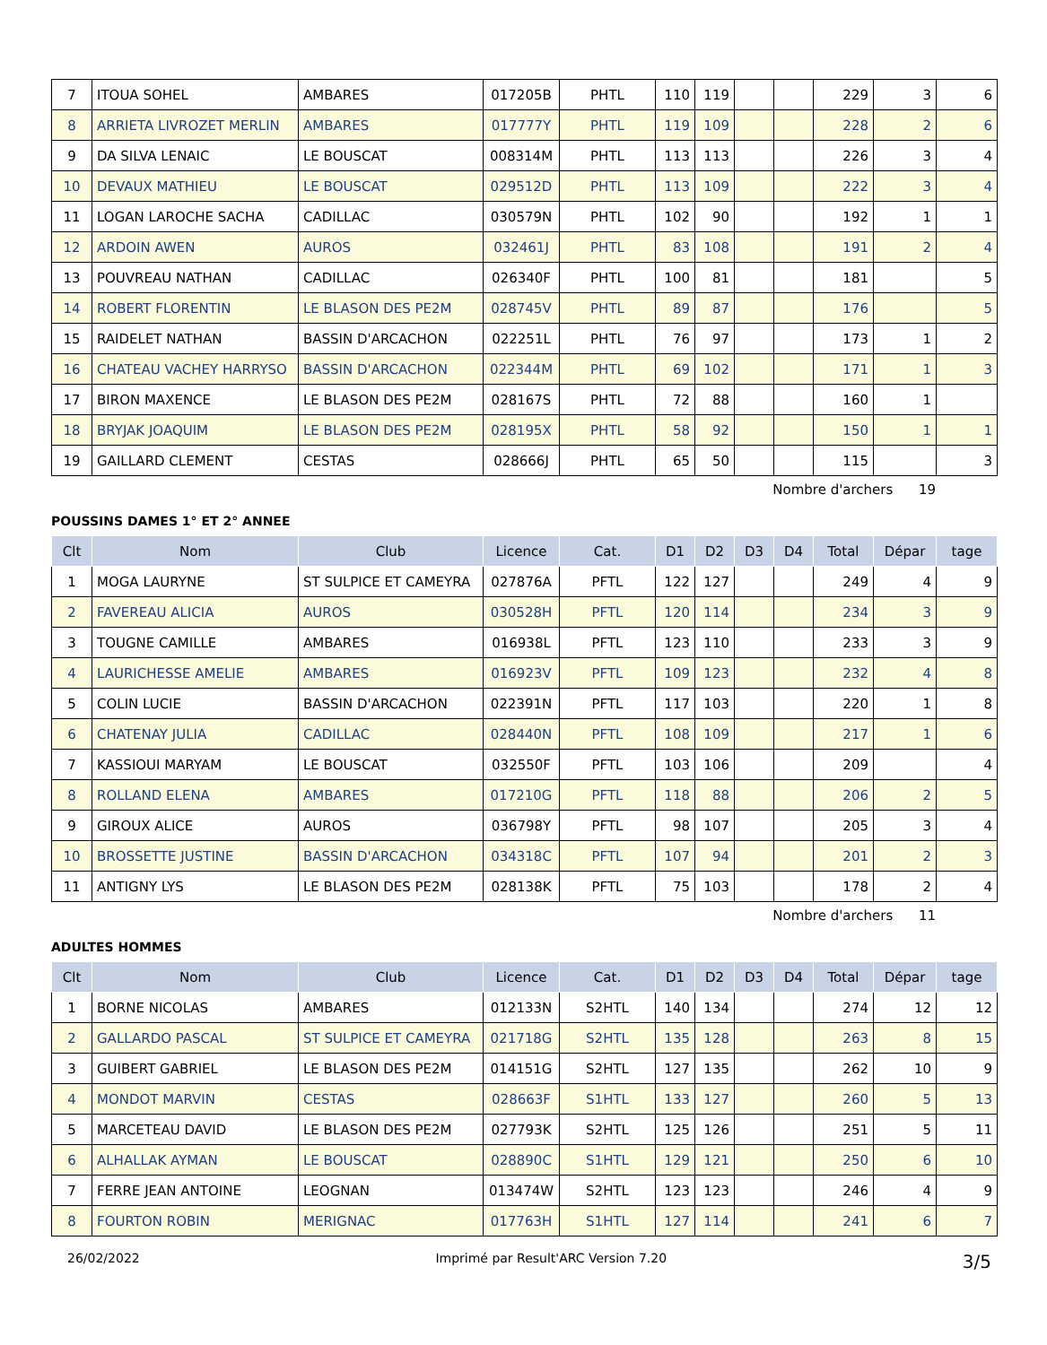| 7 | ITOUA SOHEL | AMBARES | 017205B | PHTL | 110 | 119 | | | 229 | 3 | 6 |
| 8 | ARRIETA LIVROZET MERLIN | AMBARES | 017777Y | PHTL | 119 | 109 | | | 228 | 2 | 6 |
| 9 | DA SILVA LENAIC | LE BOUSCAT | 008314M | PHTL | 113 | 113 | | | 226 | 3 | 4 |
| 10 | DEVAUX MATHIEU | LE BOUSCAT | 029512D | PHTL | 113 | 109 | | | 222 | 3 | 4 |
| 11 | LOGAN LAROCHE SACHA | CADILLAC | 030579N | PHTL | 102 | 90 | | | 192 | 1 | 1 |
| 12 | ARDOIN AWEN | AUROS | 032461J | PHTL | 83 | 108 | | | 191 | 2 | 4 |
| 13 | POUVREAU NATHAN | CADILLAC | 026340F | PHTL | 100 | 81 | | | 181 | | 5 |
| 14 | ROBERT FLORENTIN | LE BLASON DES PE2M | 028745V | PHTL | 89 | 87 | | | 176 | | 5 |
| 15 | RAIDELET NATHAN | BASSIN D'ARCACHON | 022251L | PHTL | 76 | 97 | | | 173 | 1 | 2 |
| 16 | CHATEAU VACHEY HARRYSO | BASSIN D'ARCACHON | 022344M | PHTL | 69 | 102 | | | 171 | 1 | 3 |
| 17 | BIRON MAXENCE | LE BLASON DES PE2M | 028167S | PHTL | 72 | 88 | | | 160 | 1 | |
| 18 | BRYJAK JOAQUIM | LE BLASON DES PE2M | 028195X | PHTL | 58 | 92 | | | 150 | 1 | 1 |
| 19 | GAILLARD CLEMENT | CESTAS | 028666J | PHTL | 65 | 50 | | | 115 | | 3 |
Nombre d'archers 19
POUSSINS DAMES 1° ET 2° ANNEE
| Clt | Nom | Club | Licence | Cat. | D1 | D2 | D3 | D4 | Total | Dépar | tage |
| --- | --- | --- | --- | --- | --- | --- | --- | --- | --- | --- | --- |
| 1 | MOGA LAURYNE | ST SULPICE ET CAMEYRA | 027876A | PFTL | 122 | 127 | | | 249 | 4 | 9 |
| 2 | FAVEREAU ALICIA | AUROS | 030528H | PFTL | 120 | 114 | | | 234 | 3 | 9 |
| 3 | TOUGNE CAMILLE | AMBARES | 016938L | PFTL | 123 | 110 | | | 233 | 3 | 9 |
| 4 | LAURICHESSE AMELIE | AMBARES | 016923V | PFTL | 109 | 123 | | | 232 | 4 | 8 |
| 5 | COLIN LUCIE | BASSIN D'ARCACHON | 022391N | PFTL | 117 | 103 | | | 220 | 1 | 8 |
| 6 | CHATENAY JULIA | CADILLAC | 028440N | PFTL | 108 | 109 | | | 217 | 1 | 6 |
| 7 | KASSIOUI MARYAM | LE BOUSCAT | 032550F | PFTL | 103 | 106 | | | 209 | | 4 |
| 8 | ROLLAND ELENA | AMBARES | 017210G | PFTL | 118 | 88 | | | 206 | 2 | 5 |
| 9 | GIROUX ALICE | AUROS | 036798Y | PFTL | 98 | 107 | | | 205 | 3 | 4 |
| 10 | BROSSETTE JUSTINE | BASSIN D'ARCACHON | 034318C | PFTL | 107 | 94 | | | 201 | 2 | 3 |
| 11 | ANTIGNY LYS | LE BLASON DES PE2M | 028138K | PFTL | 75 | 103 | | | 178 | 2 | 4 |
Nombre d'archers 11
ADULTES HOMMES
| Clt | Nom | Club | Licence | Cat. | D1 | D2 | D3 | D4 | Total | Dépar | tage |
| --- | --- | --- | --- | --- | --- | --- | --- | --- | --- | --- | --- |
| 1 | BORNE NICOLAS | AMBARES | 012133N | S2HTL | 140 | 134 | | | 274 | 12 | 12 |
| 2 | GALLARDO PASCAL | ST SULPICE ET CAMEYRA | 021718G | S2HTL | 135 | 128 | | | 263 | 8 | 15 |
| 3 | GUIBERT GABRIEL | LE BLASON DES PE2M | 014151G | S2HTL | 127 | 135 | | | 262 | 10 | 9 |
| 4 | MONDOT MARVIN | CESTAS | 028663F | S1HTL | 133 | 127 | | | 260 | 5 | 13 |
| 5 | MARCETEAU DAVID | LE BLASON DES PE2M | 027793K | S2HTL | 125 | 126 | | | 251 | 5 | 11 |
| 6 | ALHALLAK AYMAN | LE BOUSCAT | 028890C | S1HTL | 129 | 121 | | | 250 | 6 | 10 |
| 7 | FERRE JEAN ANTOINE | LEOGNAN | 013474W | S2HTL | 123 | 123 | | | 246 | 4 | 9 |
| 8 | FOURTON ROBIN | MERIGNAC | 017763H | S1HTL | 127 | 114 | | | 241 | 6 | 7 |
26/02/2022 Imprimé par Result'ARC Version 7.20 3/5